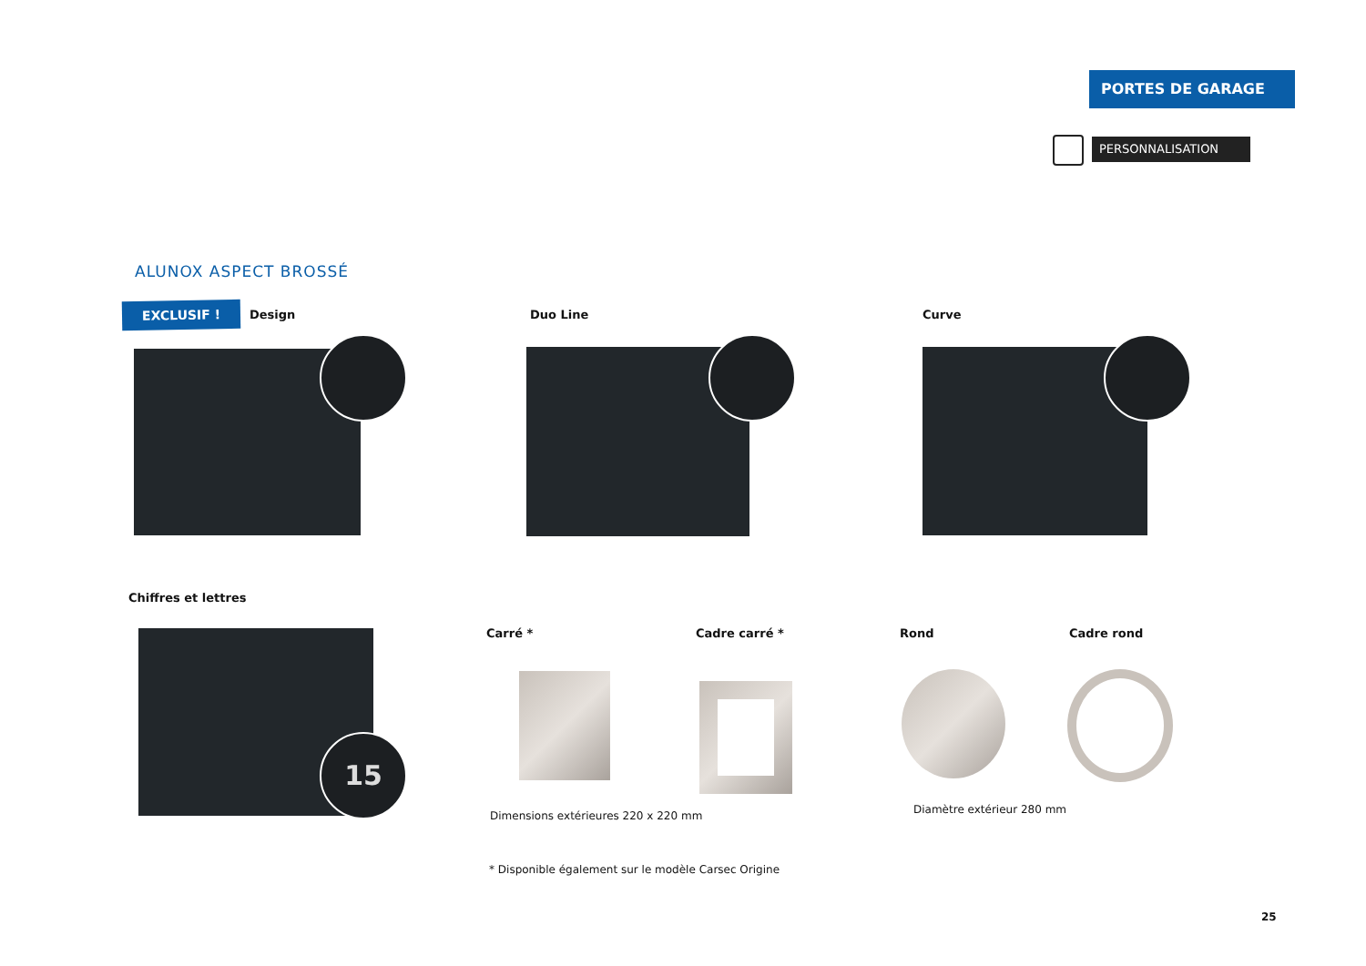PORTES DE GARAGE
PERSONNALISATION
ALUNOX ASPECT BROSSÉ
EXCLUSIF ! Design Duo Line Curve
Chiffres et lettres
15
Carré * Cadre carré * Rond Cadre rond
Dimensions extérieures 220 x 220 mm
Diamètre extérieur 280 mm
* Disponible également sur le modèle Carsec Origine
25